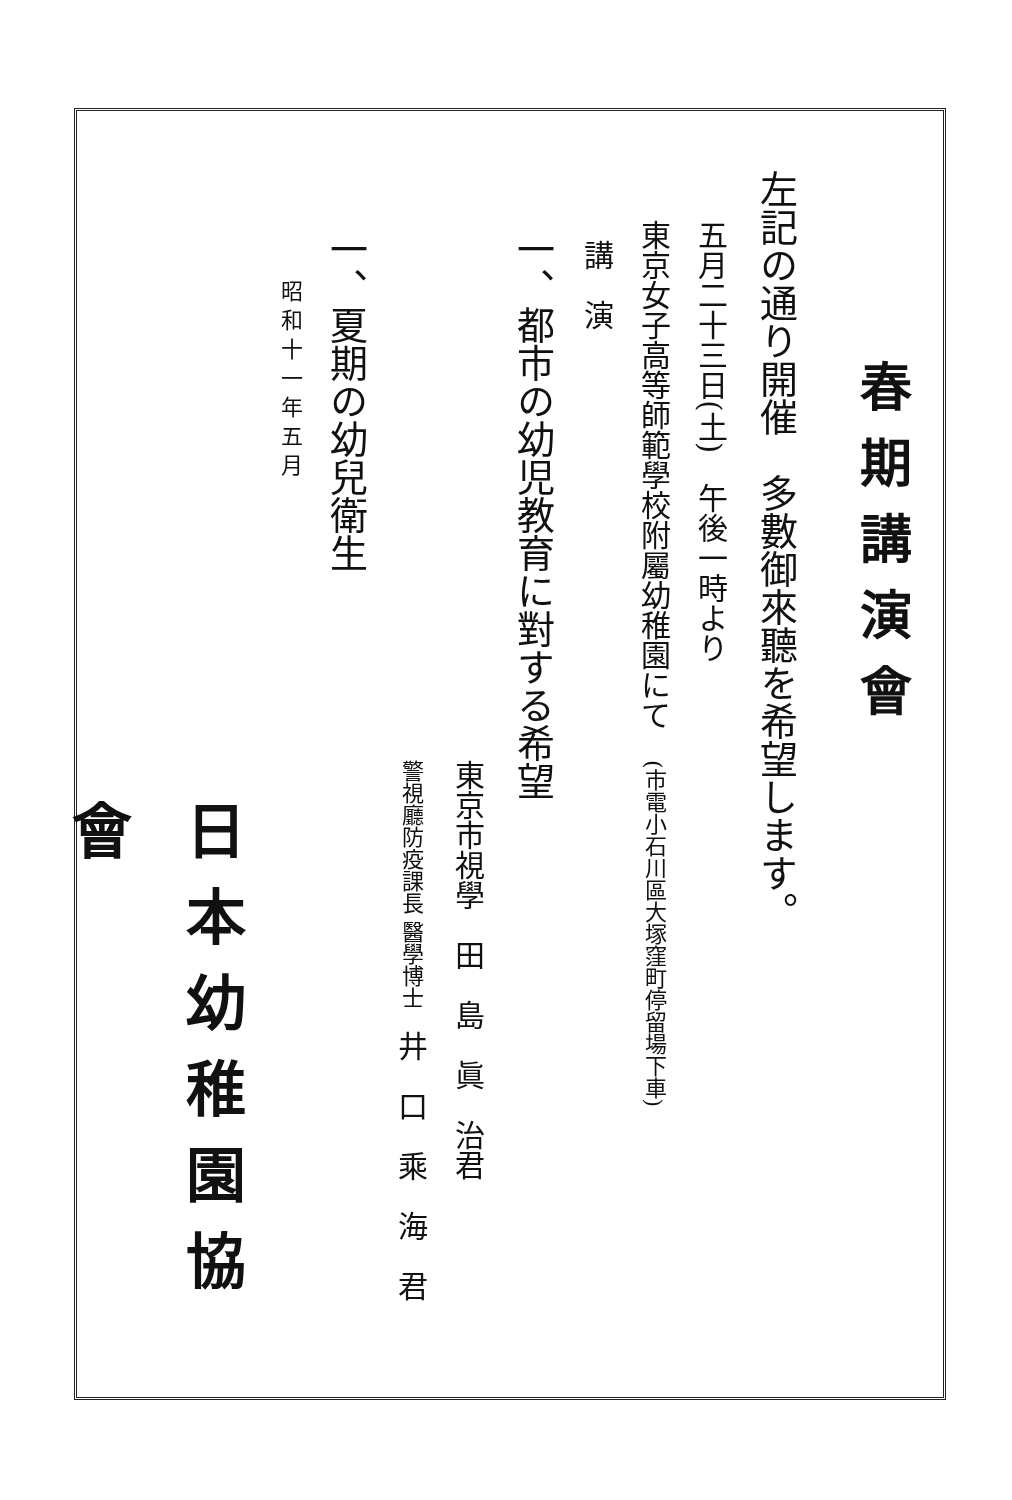春期講演會
左記の通り開催　多數御來聽を希望します。
五月二十三日(土)　午後一時より
東京女子高等師範學校附屬幼稚園にて　(市電小石川區大塚窪町停留場下車)
講　演
一、都市の幼児教育に對する希望
東京市視學　田　島　眞　治君
警視廳防疫課長 醫學博士　井　口　乘　海　君
一、夏期の幼兒衛生
昭 和 十 一 年 五 月
日本幼稚園協會